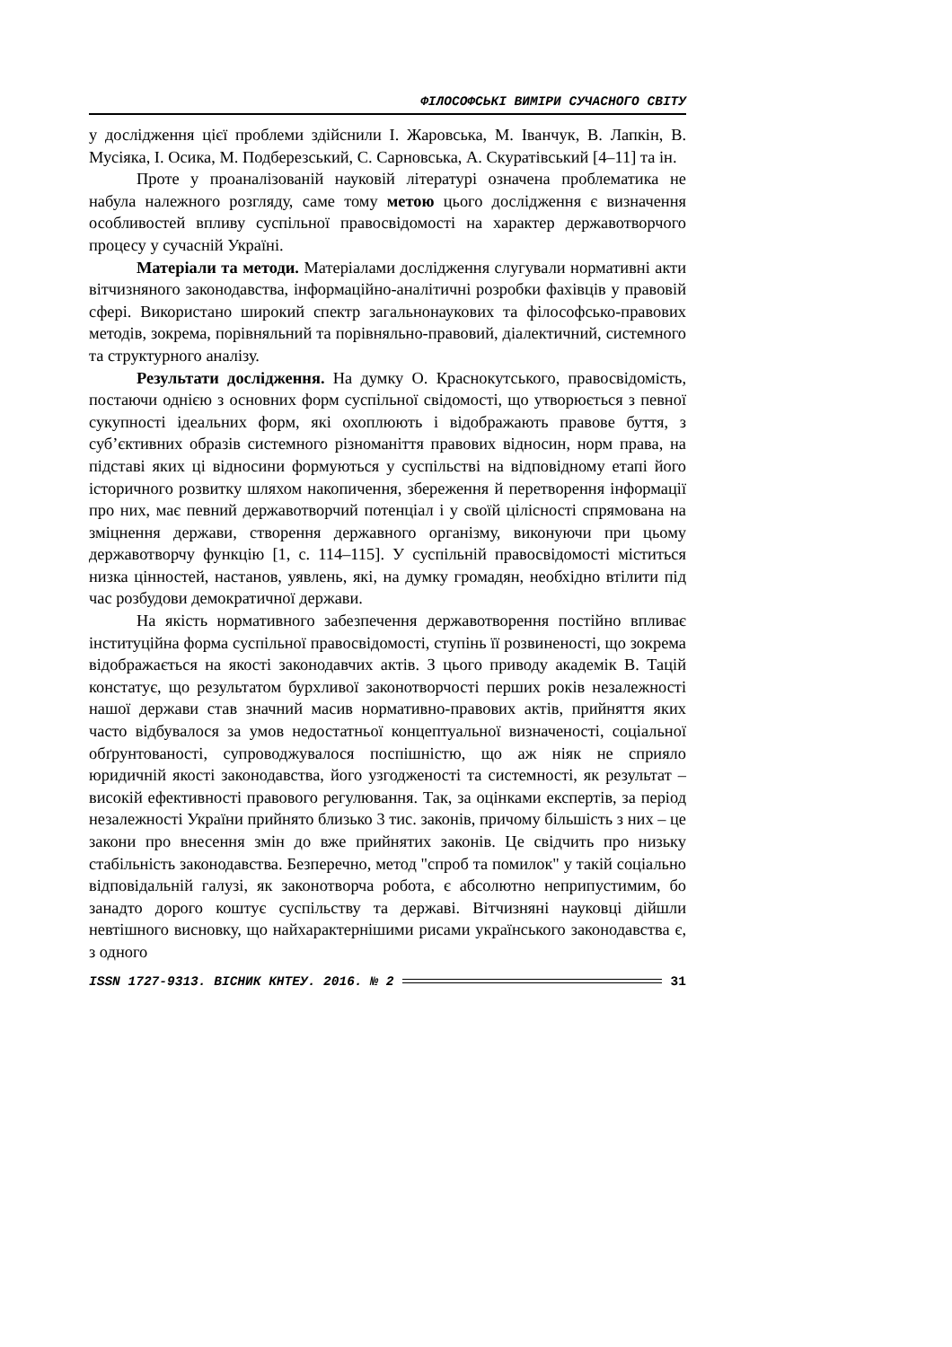ФІЛОСОФСЬКІ ВИМІРИ СУЧАСНОГО СВІТУ
у дослідження цієї проблеми здійснили І. Жаровська, М. Іванчук, В. Лапкін, В. Мусіяка, І. Осика, М. Подберезський, С. Сарновська, А. Скуратівський [4–11] та ін.
Проте у проаналізованій науковій літературі означена проблематика не набула належного розгляду, саме тому метою цього дослідження є визначення особливостей впливу суспільної правосвідомості на характер державотворчого процесу у сучасній Україні.
Матеріали та методи. Матеріалами дослідження слугували нормативні акти вітчизняного законодавства, інформаційно-аналітичні розробки фахівців у правовій сфері. Використано широкий спектр загальнонаукових та філософсько-правових методів, зокрема, порівняльний та порівняльно-правовий, діалектичний, системного та структурного аналізу.
Результати дослідження. На думку О. Краснокутського, правосвідомість, постаючи однією з основних форм суспільної свідомості, що утворюється з певної сукупності ідеальних форм, які охоплюють і відображають правове буття, з суб’єктивних образів системного різноманіття правових відносин, норм права, на підставі яких ці відносини формуються у суспільстві на відповідному етапі його історичного розвитку шляхом накопичення, збереження й перетворення інформації про них, має певний державотворчий потенціал і у своїй цілісності спрямована на зміцнення держави, створення державного організму, виконуючи при цьому державотворчу функцію [1, с. 114–115]. У суспільній правосвідомості міститься низка цінностей, настанов, уявлень, які, на думку громадян, необхідно втілити під час розбудови демократичної держави.
На якість нормативного забезпечення державотворення постійно впливає інституційна форма суспільної правосвідомості, ступінь її розвиненості, що зокрема відображається на якості законодавчих актів. З цього приводу академік В. Тацій констатує, що результатом бурхливої законотворчості перших років незалежності нашої держави став значний масив нормативно-правових актів, прийняття яких часто відбувалося за умов недостатньої концептуальної визначеності, соціальної обґрунтованості, супроводжувалося поспішністю, що аж ніяк не сприяло юридичній якості законодавства, його узгодженості та системності, як результат – високій ефективності правового регулювання. Так, за оцінками експертів, за період незалежності України прийнято близько 3 тис. законів, причому більшість з них – це закони про внесення змін до вже прийнятих законів. Це свідчить про низьку стабільність законодавства. Безперечно, метод "спроб та помилок" у такій соціально відповідальній галузі, як законотворча робота, є абсолютно неприпустимим, бо занадто дорого коштує суспільству та державі. Вітчизняні науковці дійшли невтішного висновку, що найхарактернішими рисами українського законодавства є, з одного
ISSN 1727-9313. ВІСНИК КНТЕУ. 2016. № 2 31